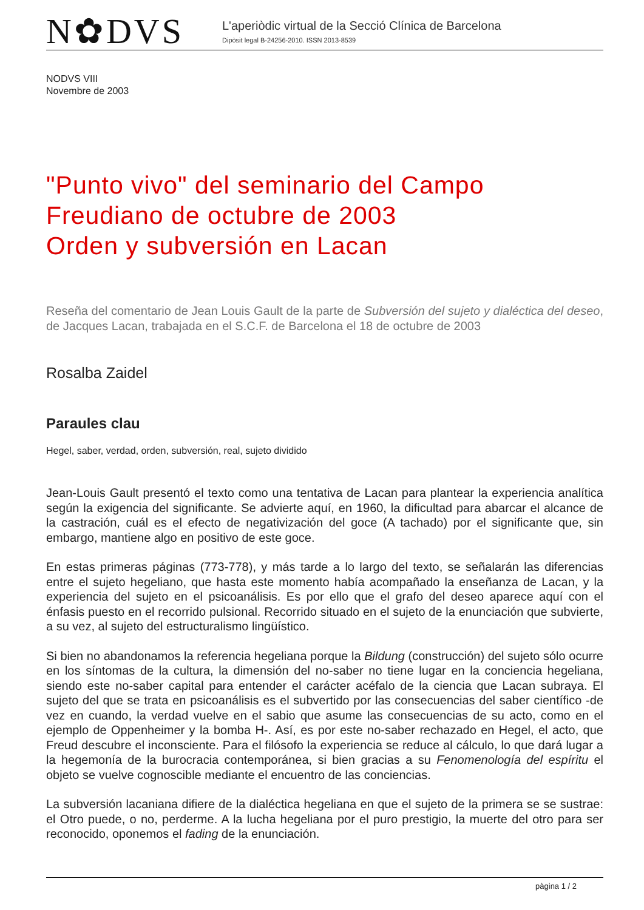N✿DVS
L'aperiòdic virtual de la Secció Clínica de Barcelona
Dipòsit legal B-24256-2010. ISSN 2013-8539
NODVS VIII
Novembre de 2003
"Punto vivo" del seminario del Campo Freudiano de octubre de 2003
Orden y subversión en Lacan
Reseña del comentario de Jean Louis Gault de la parte de Subversión del sujeto y dialéctica del deseo, de Jacques Lacan, trabajada en el S.C.F. de Barcelona el 18 de octubre de 2003
Rosalba Zaidel
Paraules clau
Hegel, saber, verdad, orden, subversión, real, sujeto dividido
Jean-Louis Gault presentó el texto como una tentativa de Lacan para plantear la experiencia analítica según la exigencia del significante. Se advierte aquí, en 1960, la dificultad para abarcar el alcance de la castración, cuál es el efecto de negativización del goce (A tachado) por el significante que, sin embargo, mantiene algo en positivo de este goce.
En estas primeras páginas (773-778), y más tarde a lo largo del texto, se señalarán las diferencias entre el sujeto hegeliano, que hasta este momento había acompañado la enseñanza de Lacan, y la experiencia del sujeto en el psicoanálisis. Es por ello que el grafo del deseo aparece aquí con el énfasis puesto en el recorrido pulsional. Recorrido situado en el sujeto de la enunciación que subvierte, a su vez, al sujeto del estructuralismo lingüístico.
Si bien no abandonamos la referencia hegeliana porque la Bildung (construcción) del sujeto sólo ocurre en los síntomas de la cultura, la dimensión del no-saber no tiene lugar en la conciencia hegeliana, siendo este no-saber capital para entender el carácter acéfalo de la ciencia que Lacan subraya. El sujeto del que se trata en psicoanálisis es el subvertido por las consecuencias del saber científico -de vez en cuando, la verdad vuelve en el sabio que asume las consecuencias de su acto, como en el ejemplo de Oppenheimer y la bomba H-. Así, es por este no-saber rechazado en Hegel, el acto, que Freud descubre el inconsciente. Para el filósofo la experiencia se reduce al cálculo, lo que dará lugar a la hegemonía de la burocracia contemporánea, si bien gracias a su Fenomenología del espíritu el objeto se vuelve cognoscible mediante el encuentro de las conciencias.
La subversión lacaniana difiere de la dialéctica hegeliana en que el sujeto de la primera se se sustrae: el Otro puede, o no, perderme. A la lucha hegeliana por el puro prestigio, la muerte del otro para ser reconocido, oponemos el fading de la enunciación.
pàgina 1 / 2